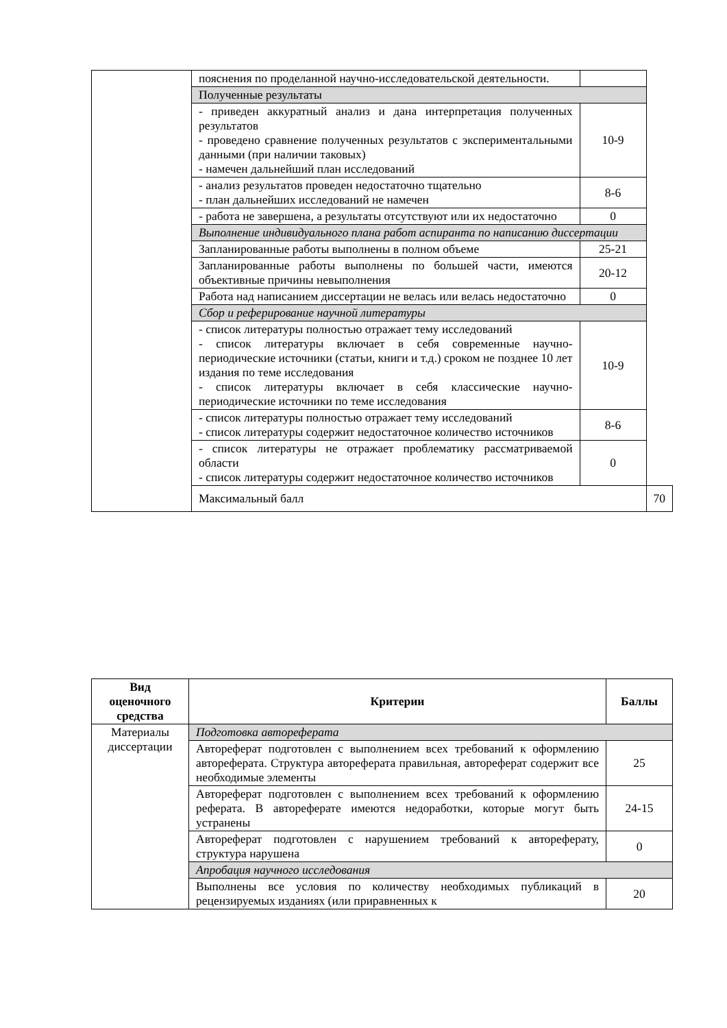| | пояснения по проделанной научно-исследовательской деятельности. | | |
| | Полученные результаты | | |
| | - приведен аккуратный анализ и дана интерпретация полученных результатов - проведено сравнение полученных результатов с экспериментальными данными (при наличии таковых) - намечен дальнейший план исследований | 10-9 | |
| | - анализ результатов проведен недостаточно тщательно - план дальнейших исследований не намечен | 8-6 | |
| | - работа не завершена, а результаты отсутствуют или их недостаточно | 0 | |
| | Выполнение индивидуального плана работ аспиранта по написанию диссертации | | |
| | Запланированные работы выполнены в полном объеме | 25-21 | |
| | Запланированные работы выполнены по большей части, имеются объективные причины невыполнения | 20-12 | |
| | Работа над написанием диссертации не велась или велась недостаточно | 0 | |
| | Сбор и реферирование научной литературы | | |
| | - список литературы полностью отражает тему исследований - список литературы включает в себя современные научно-периодические источники (статьи, книги и т.д.) сроком не позднее 10 лет издания по теме исследования - список литературы включает в себя классические научно-периодические источники по теме исследования | 10-9 | |
| | - список литературы полностью отражает тему исследований - список литературы содержит недостаточное количество источников | 8-6 | |
| | - список литературы не отражает проблематику рассматриваемой области - список литературы содержит недостаточное количество источников | 0 | |
| | Максимальный балл | | 70 |
| Вид оценочного средства | Критерии | Баллы |
| --- | --- | --- |
| Материалы диссертации | Подготовка автореферата | |
| | Автореферат подготовлен с выполнением всех требований к оформлению автореферата. Структура автореферата правильная, автореферат содержит все необходимые элементы | 25 |
| | Автореферат подготовлен с выполнением всех требований к оформлению реферата. В автореферате имеются недоработки, которые могут быть устранены | 24-15 |
| | Автореферат подготовлен с нарушением требований к автореферату, структура нарушена | 0 |
| | Апробация научного исследования | |
| | Выполнены все условия по количеству необходимых публикаций в рецензируемых изданиях (или приравненных к | 20 |